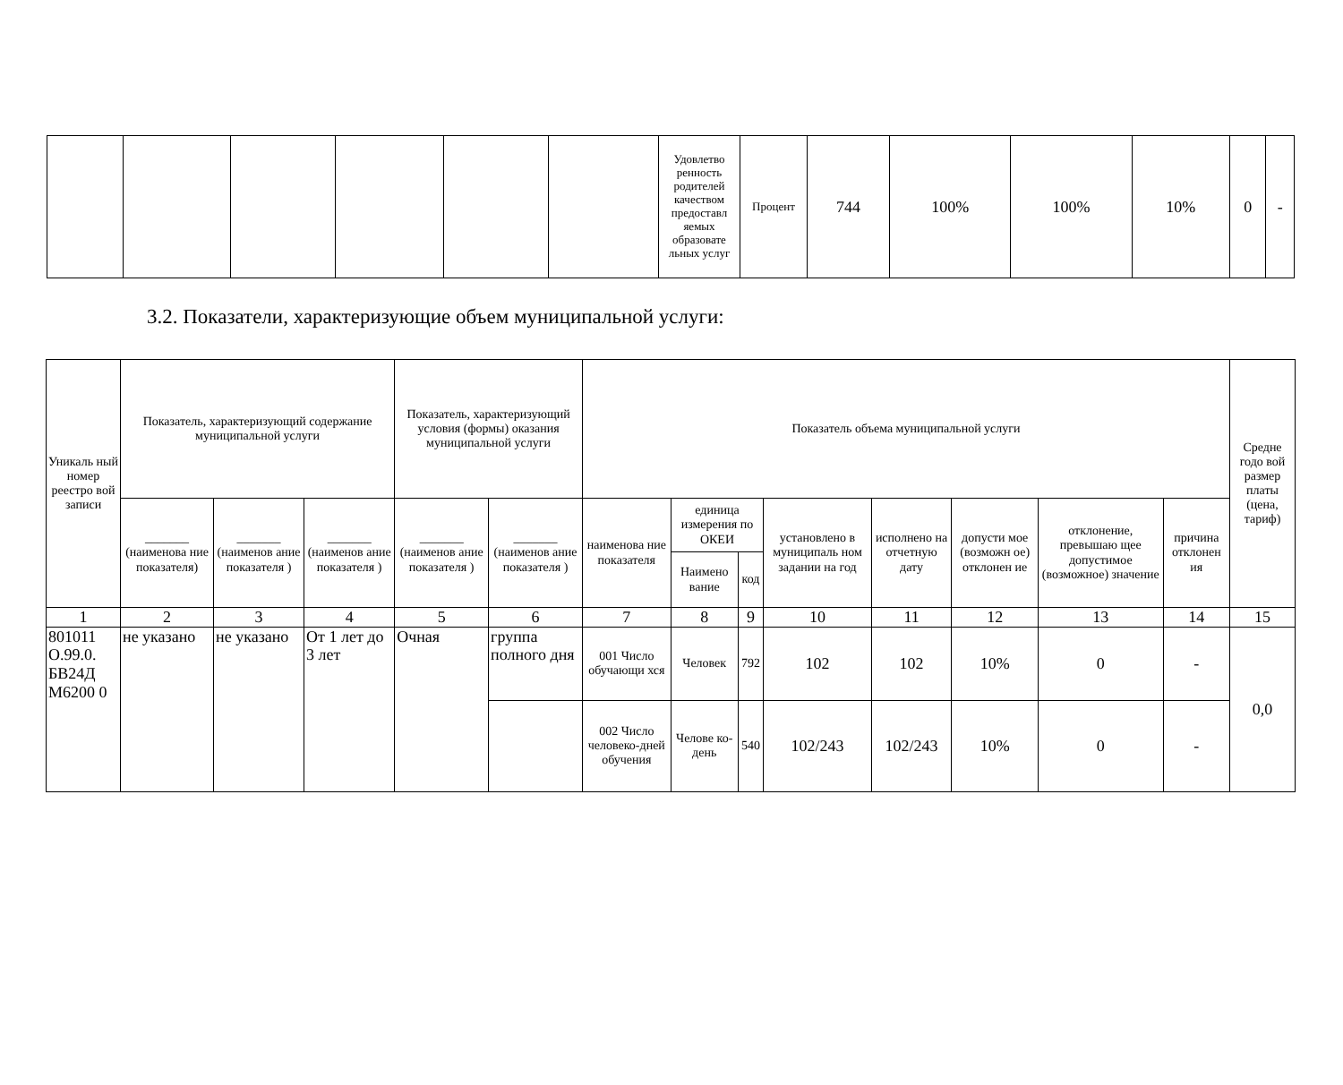| | | | | | | Удовлетво ренность родителей качеством предоставл яемых образовате льных услуг | Процент | 744 | 100% | 100% | 10% | 0 | - |
3.2. Показатели, характеризующие объем муниципальной услуги:
| Уникаль ный номер реестро вой записи | Показатель, характеризующий содержание муниципальной услуги | | | Показатель, характеризующий условия (формы) оказания муниципальной услуги | | Показатель объема муниципальной услуги | | | | | | | | Средне годо вой размер платы (цена, тариф) |
| | _______ (наименова ние показателя) | _______ (наименов ание показателя ) | _______ (наименов ание показателя ) | _______ (наименов ание показателя ) | _______ (наименов ание показателя ) | наименова ние показателя | единица измерения по ОКЕИ | | установлено в муниципаль ном задании на год | исполнено на отчетную дату | допусти мое (возможн ое) отклонен ие | отклонение, превышаю щее допустимое (возможное) значение | причина отклонен ия | |
| | | | | | | | Наимено вание | код | | | | | | |
| 1 | 2 | 3 | 4 | 5 | 6 | 7 | 8 | 9 | 10 | 11 | 12 | 13 | 14 | 15 |
| 801011 О.99.0. БВ24Д М6200 0 | не указано | не указано | От 1 лет до 3 лет | Очная | группа полного дня | 001 Число обучающи хся | Человек | 792 | 102 | 102 | 10% | 0 | - | 0,0 |
| | | | | | | 002 Число человеко-дней обучения | Челове ко-день | 540 | 102/243 | 102/243 | 10% | 0 | - | |